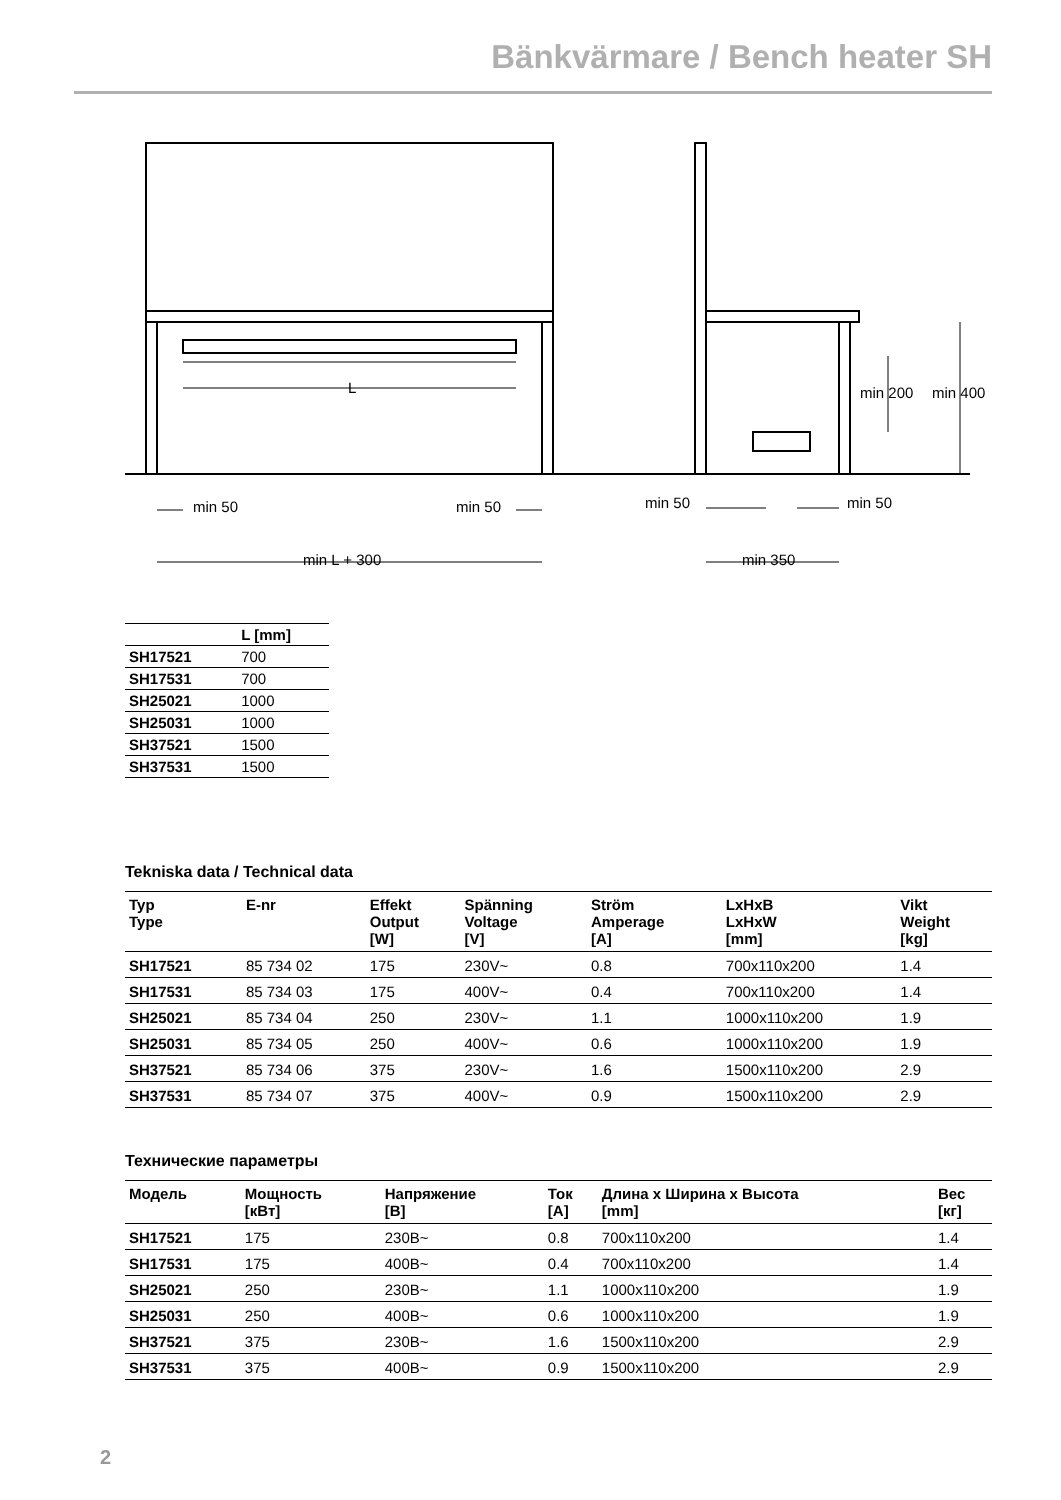Bänkvärmare / Bench heater SH
L
min 50
min 50
min L + 300
min 50
min 50
min 350
min 200
min 400
| | L [mm] |
| --- | --- |
| SH17521 | 700 |
| SH17531 | 700 |
| SH25021 | 1000 |
| SH25031 | 1000 |
| SH37521 | 1500 |
| SH37531 | 1500 |
Tekniska data / Technical data
| Typ Type | E-nr | Effekt Output [W] | Spänning Voltage [V] | Ström Amperage [A] | LxHxB LxHxW [mm] | Vikt Weight [kg] |
| --- | --- | --- | --- | --- | --- | --- |
| SH17521 | 85 734 02 | 175 | 230V~ | 0.8 | 700x110x200 | 1.4 |
| SH17531 | 85 734 03 | 175 | 400V~ | 0.4 | 700x110x200 | 1.4 |
| SH25021 | 85 734 04 | 250 | 230V~ | 1.1 | 1000x110x200 | 1.9 |
| SH25031 | 85 734 05 | 250 | 400V~ | 0.6 | 1000x110x200 | 1.9 |
| SH37521 | 85 734 06 | 375 | 230V~ | 1.6 | 1500x110x200 | 2.9 |
| SH37531 | 85 734 07 | 375 | 400V~ | 0.9 | 1500x110x200 | 2.9 |
Технические параметры
| Модель | Мощность [кВт] | Напряжение [В] | Ток [А] | Длина x Ширина x Высота [mm] | Вес [кг] |
| --- | --- | --- | --- | --- | --- |
| SH17521 | 175 | 230В~ | 0.8 | 700x110x200 | 1.4 |
| SH17531 | 175 | 400В~ | 0.4 | 700x110x200 | 1.4 |
| SH25021 | 250 | 230В~ | 1.1 | 1000x110x200 | 1.9 |
| SH25031 | 250 | 400В~ | 0.6 | 1000x110x200 | 1.9 |
| SH37521 | 375 | 230В~ | 1.6 | 1500x110x200 | 2.9 |
| SH37531 | 375 | 400В~ | 0.9 | 1500x110x200 | 2.9 |
2